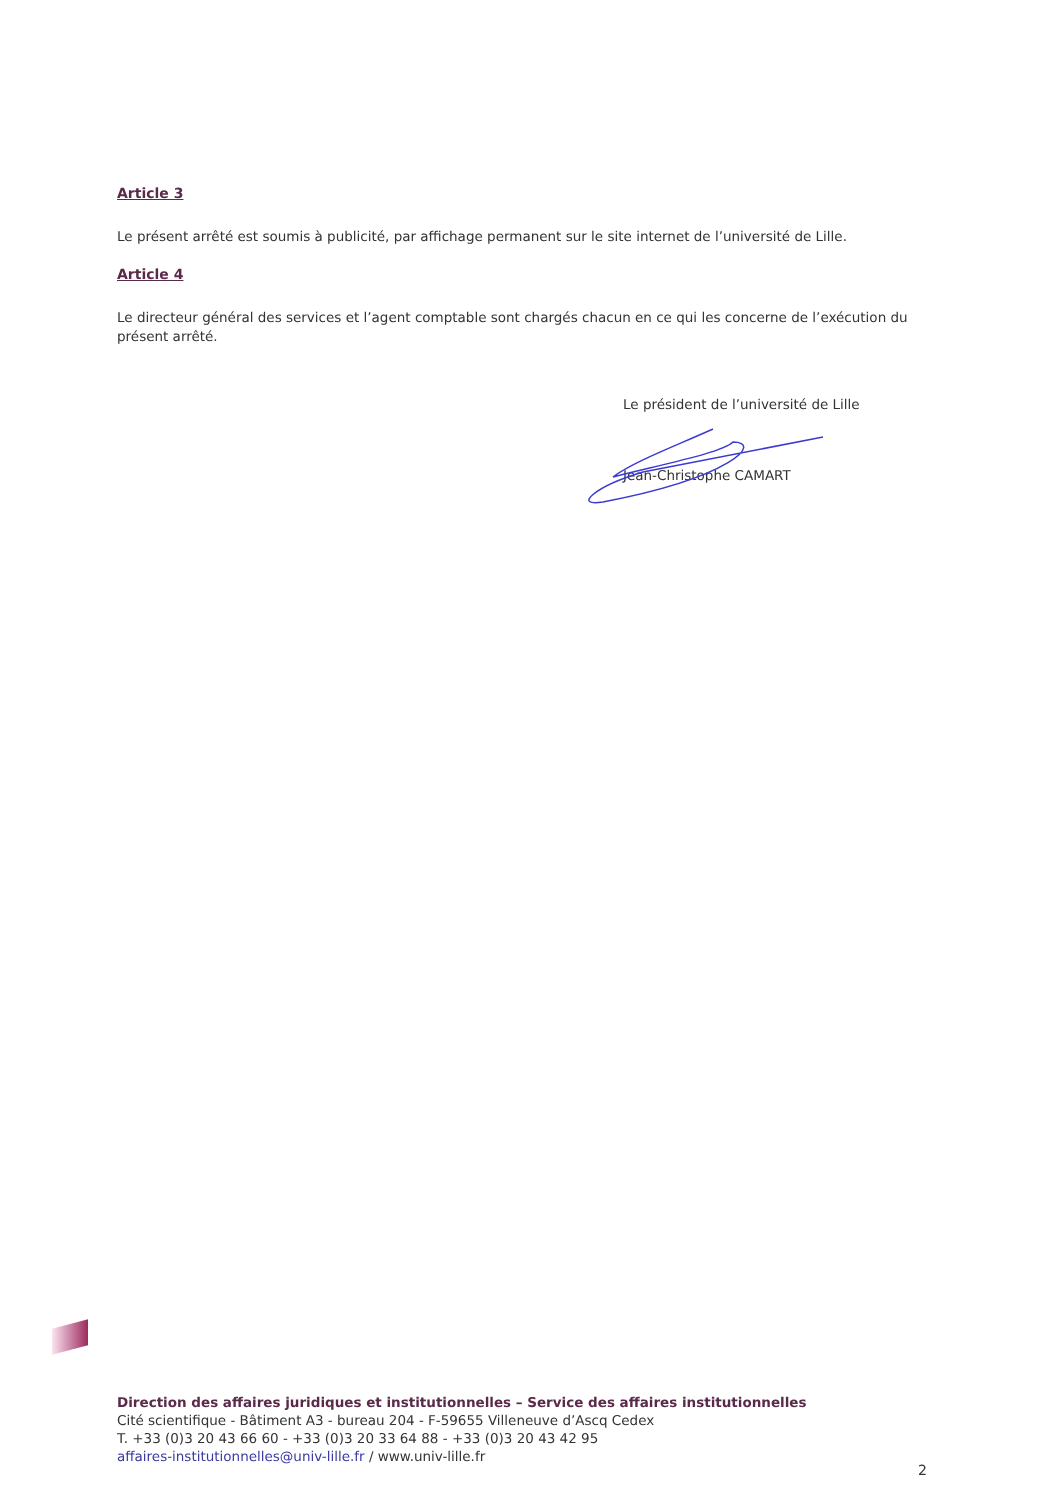Article 3
Le présent arrêté est soumis à publicité, par affichage permanent sur le site internet de l’université de Lille.
Article 4
Le directeur général des services et l’agent comptable sont chargés chacun en ce qui les concerne de l’exécution du présent arrêté.
Le président de l’université de Lille
Jean-Christophe CAMART
Direction des affaires juridiques et institutionnelles – Service des affaires institutionnelles
Cité scientifique - Bâtiment A3 - bureau 204 - F-59655 Villeneuve d’Ascq Cedex
T. +33 (0)3 20 43 66 60 - +33 (0)3 20 33 64 88 - +33 (0)3 20 43 42 95
affaires-institutionnelles@univ-lille.fr / www.univ-lille.fr
2